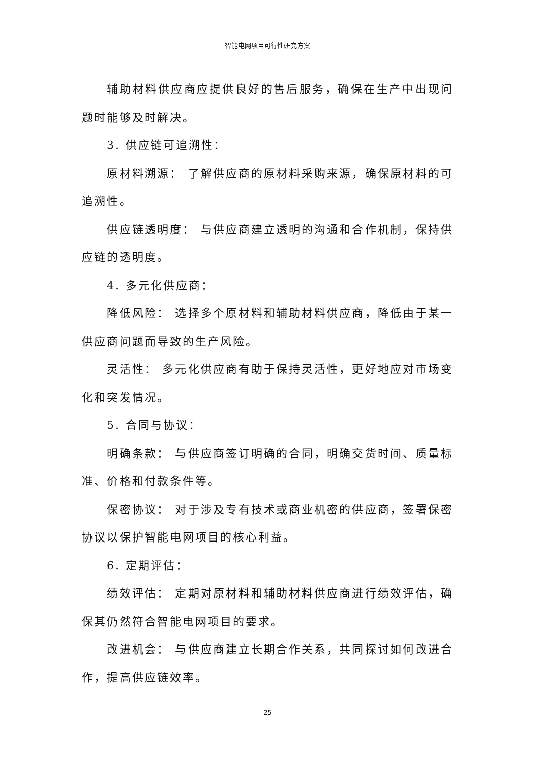智能电网项目可行性研究方案
辅助材料供应商应提供良好的售后服务，确保在生产中出现问题时能够及时解决。
3. 供应链可追溯性：
原材料溯源： 了解供应商的原材料采购来源，确保原材料的可追溯性。
供应链透明度： 与供应商建立透明的沟通和合作机制，保持供应链的透明度。
4. 多元化供应商：
降低风险： 选择多个原材料和辅助材料供应商，降低由于某一供应商问题而导致的生产风险。
灵活性： 多元化供应商有助于保持灵活性，更好地应对市场变化和突发情况。
5. 合同与协议：
明确条款： 与供应商签订明确的合同，明确交货时间、质量标准、价格和付款条件等。
保密协议： 对于涉及专有技术或商业机密的供应商，签署保密协议以保护智能电网项目的核心利益。
6. 定期评估：
绩效评估： 定期对原材料和辅助材料供应商进行绩效评估，确保其仍然符合智能电网项目的要求。
改进机会： 与供应商建立长期合作关系，共同探讨如何改进合作，提高供应链效率。
25